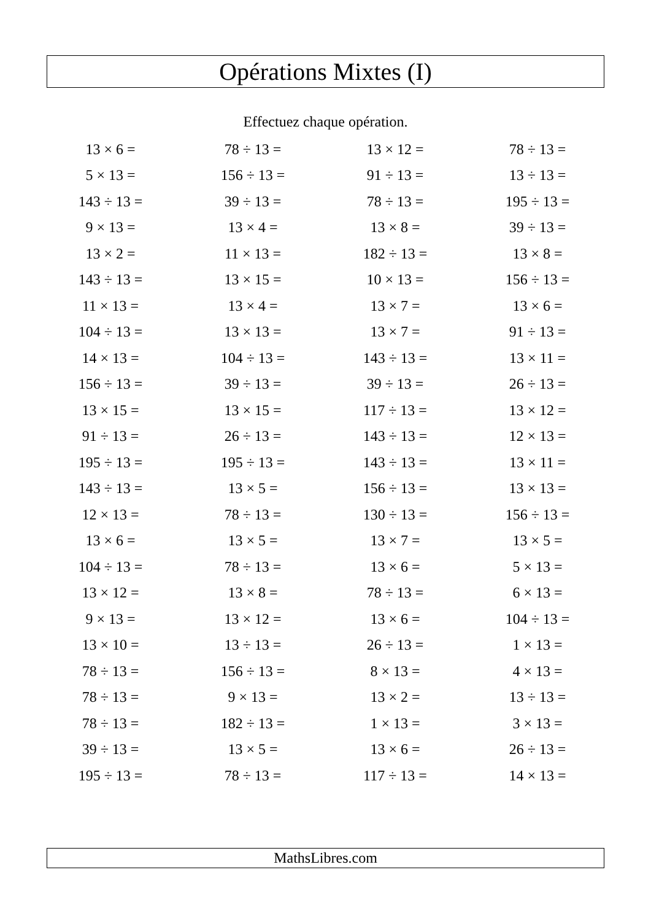Opérations Mixtes (I)
Effectuez chaque opération.
| 13 × 6 = | 78 ÷ 13 = | 13 × 12 = | 78 ÷ 13 = |
| 5 × 13 = | 156 ÷ 13 = | 91 ÷ 13 = | 13 ÷ 13 = |
| 143 ÷ 13 = | 39 ÷ 13 = | 78 ÷ 13 = | 195 ÷ 13 = |
| 9 × 13 = | 13 × 4 = | 13 × 8 = | 39 ÷ 13 = |
| 13 × 2 = | 11 × 13 = | 182 ÷ 13 = | 13 × 8 = |
| 143 ÷ 13 = | 13 × 15 = | 10 × 13 = | 156 ÷ 13 = |
| 11 × 13 = | 13 × 4 = | 13 × 7 = | 13 × 6 = |
| 104 ÷ 13 = | 13 × 13 = | 13 × 7 = | 91 ÷ 13 = |
| 14 × 13 = | 104 ÷ 13 = | 143 ÷ 13 = | 13 × 11 = |
| 156 ÷ 13 = | 39 ÷ 13 = | 39 ÷ 13 = | 26 ÷ 13 = |
| 13 × 15 = | 13 × 15 = | 117 ÷ 13 = | 13 × 12 = |
| 91 ÷ 13 = | 26 ÷ 13 = | 143 ÷ 13 = | 12 × 13 = |
| 195 ÷ 13 = | 195 ÷ 13 = | 143 ÷ 13 = | 13 × 11 = |
| 143 ÷ 13 = | 13 × 5 = | 156 ÷ 13 = | 13 × 13 = |
| 12 × 13 = | 78 ÷ 13 = | 130 ÷ 13 = | 156 ÷ 13 = |
| 13 × 6 = | 13 × 5 = | 13 × 7 = | 13 × 5 = |
| 104 ÷ 13 = | 78 ÷ 13 = | 13 × 6 = | 5 × 13 = |
| 13 × 12 = | 13 × 8 = | 78 ÷ 13 = | 6 × 13 = |
| 9 × 13 = | 13 × 12 = | 13 × 6 = | 104 ÷ 13 = |
| 13 × 10 = | 13 ÷ 13 = | 26 ÷ 13 = | 1 × 13 = |
| 78 ÷ 13 = | 156 ÷ 13 = | 8 × 13 = | 4 × 13 = |
| 78 ÷ 13 = | 9 × 13 = | 13 × 2 = | 13 ÷ 13 = |
| 78 ÷ 13 = | 182 ÷ 13 = | 1 × 13 = | 3 × 13 = |
| 39 ÷ 13 = | 13 × 5 = | 13 × 6 = | 26 ÷ 13 = |
| 195 ÷ 13 = | 78 ÷ 13 = | 117 ÷ 13 = | 14 × 13 = |
MathsLibres.com